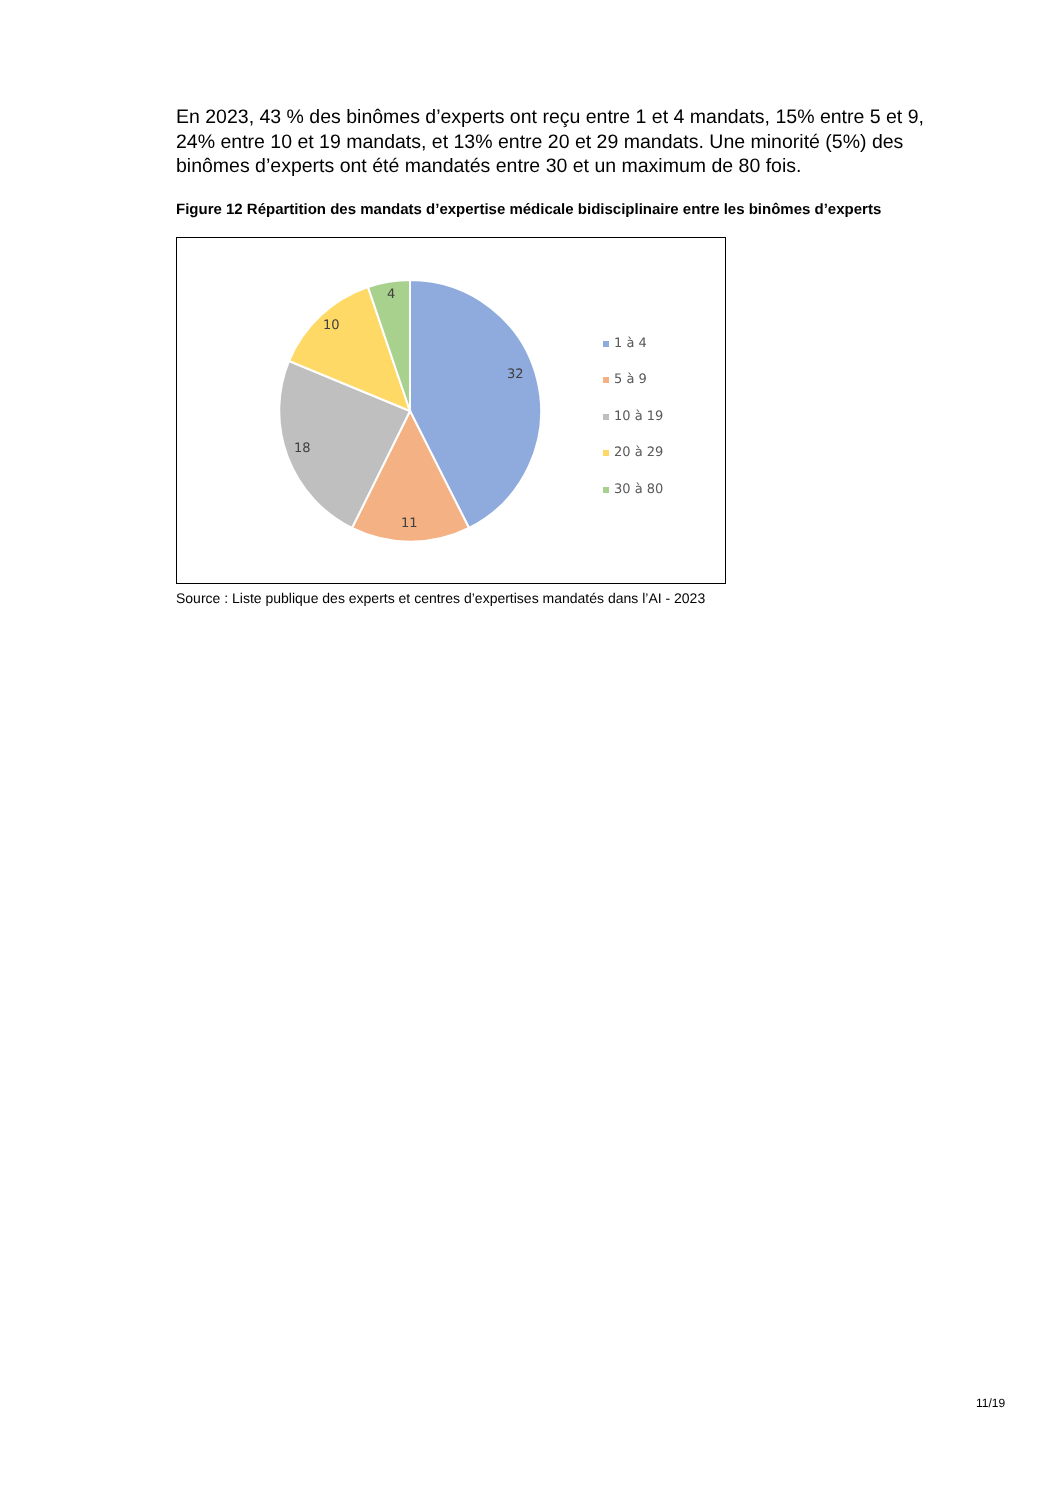En 2023, 43 % des binômes d’experts ont reçu entre 1 et 4 mandats, 15% entre 5 et 9, 24% entre 10 et 19 mandats, et 13% entre 20 et 29 mandats. Une minorité (5%) des binômes d’experts ont été mandatés entre 30 et un maximum de 80 fois.
Figure 12 Répartition des mandats d’expertise médicale bidisciplinaire entre les binômes d’experts
32
11
18
10
4
1 à 4
5 à 9
10 à 19
20 à 29
30 à 80
Source : Liste publique des experts et centres d’expertises mandatés dans l’AI - 2023
11/19